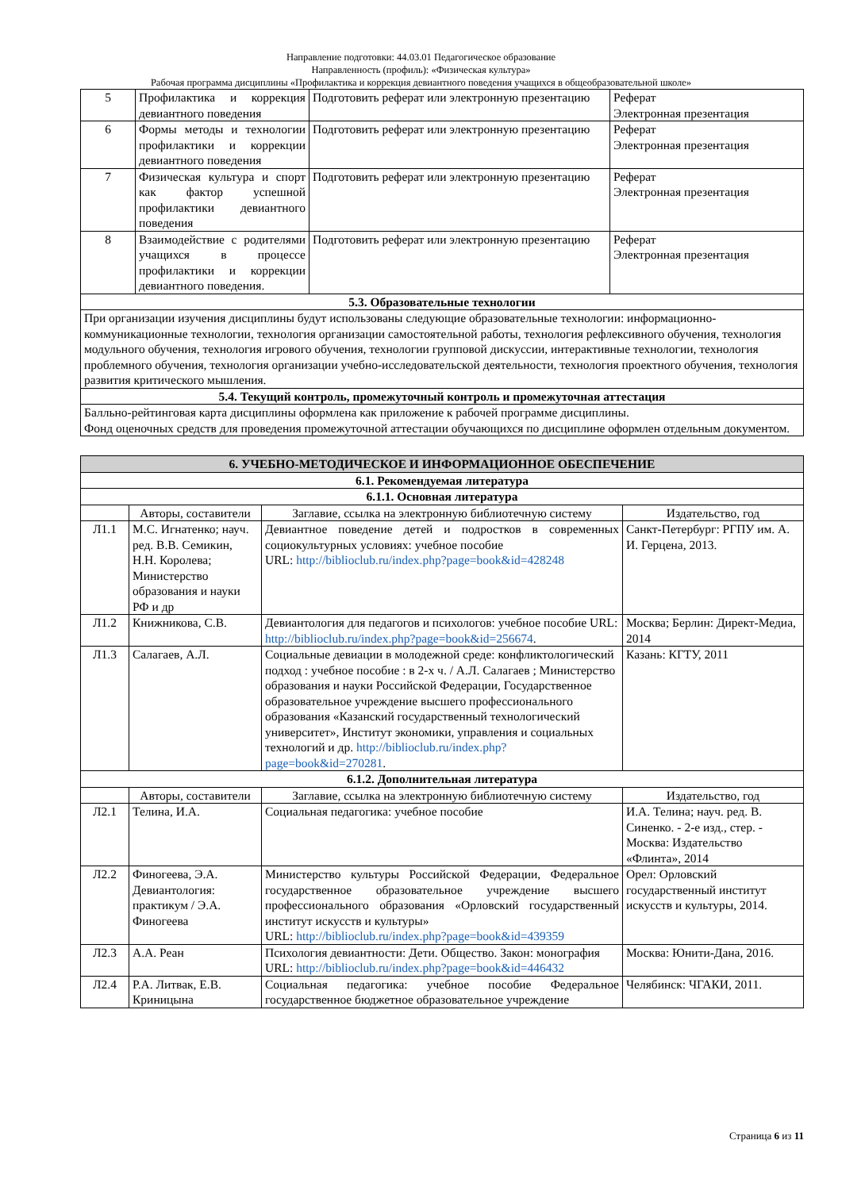Направление подготовки: 44.03.01 Педагогическое образование
Направленность (профиль): «Физическая культура»
Рабочая программа дисциплины «Профилактика и коррекция девиантного поведения учащихся в общеобразовательной школе»
| 5 | Профилактика и коррекция девиантного поведения | Подготовить реферат или электронную презентацию | Реферат Электронная презентация |
| 6 | Формы методы и технологии профилактики и коррекции девиантного поведения | Подготовить реферат или электронную презентацию | Реферат Электронная презентация |
| 7 | Физическая культура и спорт как фактор успешной профилактики девиантного поведения | Подготовить реферат или электронную презентацию | Реферат Электронная презентация |
| 8 | Взаимодействие с родителями учащихся в процессе профилактики и коррекции девиантного поведения. | Подготовить реферат или электронную презентацию | Реферат Электронная презентация |
| 5.3. Образовательные технологии | | | |
| При организации изучения дисциплины будут использованы следующие образовательные технологии: информационно-коммуникационные технологии, технология организации самостоятельной работы, технология рефлексивного обучения, технология модульного обучения, технология игрового обучения, технологии групповой дискуссии, интерактивные технологии, технология проблемного обучения, технология организации учебно-исследовательской деятельности, технология проектного обучения, технология развития критического мышления. | | | |
| 5.4. Текущий контроль, промежуточный контроль и промежуточная аттестация | | | |
| Балльно-рейтинговая карта дисциплины оформлена как приложение к рабочей программе дисциплины. Фонд оценочных средств для проведения промежуточной аттестации обучающихся по дисциплине оформлен отдельным документом. | | | |
| 6. УЧЕБНО-МЕТОДИЧЕСКОЕ И ИНФОРМАЦИОННОЕ ОБЕСПЕЧЕНИЕ | | | |
| --- | --- | --- | --- |
| 6.1. Рекомендуемая литература | | | |
| 6.1.1. Основная литература | | | |
| | Авторы, составители | Заглавие, ссылка на электронную библиотечную систему | Издательство, год |
| Л1.1 | М.С. Игнатенко; науч. ред. В.В. Семикин, Н.Н. Королева; Министерство образования и науки РФ и др | Девиантное поведение детей и подростков в современных социокультурных условиях: учебное пособие URL: http://biblioclub.ru/index.php?page=book&id=428248 | Санкт-Петербург: РГПУ им. А. И. Герцена, 2013. |
| Л1.2 | Книжникова, С.В. | Девиантология для педагогов и психологов: учебное пособие URL: http://biblioclub.ru/index.php?page=book&id=256674 . | Москва; Берлин: Директ-Медиа, 2014 |
| Л1.3 | Салагаев, А.Л. | Социальные девиации в молодежной среде: конфликтологический подход : учебное пособие : в 2-х ч. / А.Л. Салагаев ; Министерство образования и науки Российской Федерации, Государственное образовательное учреждение высшего профессионального образования «Казанский государственный технологический университет», Институт экономики, управления и социальных технологий и др. http://biblioclub.ru/index.php?page=book&id=270281 . | Казань: КГТУ, 2011 |
| 6.1.2. Дополнительная литература | | | |
| | Авторы, составители | Заглавие, ссылка на электронную библиотечную систему | Издательство, год |
| Л2.1 | Телина, И.А. | Социальная педагогика: учебное пособие | И.А. Телина; науч. ред. В. Синенко. - 2-е изд., стер. - Москва: Издательство «Флинта», 2014 |
| Л2.2 | Финогеева, Э.А. Девиантология: практикум / Э.А. Финогеева | Министерство культуры Российской Федерации, Федеральное государственное образовательное учреждение высшего профессионального образования «Орловский государственный институт искусств и культуры» URL: http://biblioclub.ru/index.php?page=book&id=439359 | Орел: Орловский государственный институт искусств и культуры, 2014. |
| Л2.3 | А.А. Реан | Психология девиантности: Дети. Общество. Закон: монография URL: http://biblioclub.ru/index.php?page=book&id=446432 | Москва: Юнити-Дана, 2016. |
| Л2.4 | Р.А. Литвак, Е.В. Криницына | Социальная педагогика: учебное пособие Федеральное государственное бюджетное образовательное учреждение | Челябинск: ЧГАКИ, 2011. |
Страница 6 из 11